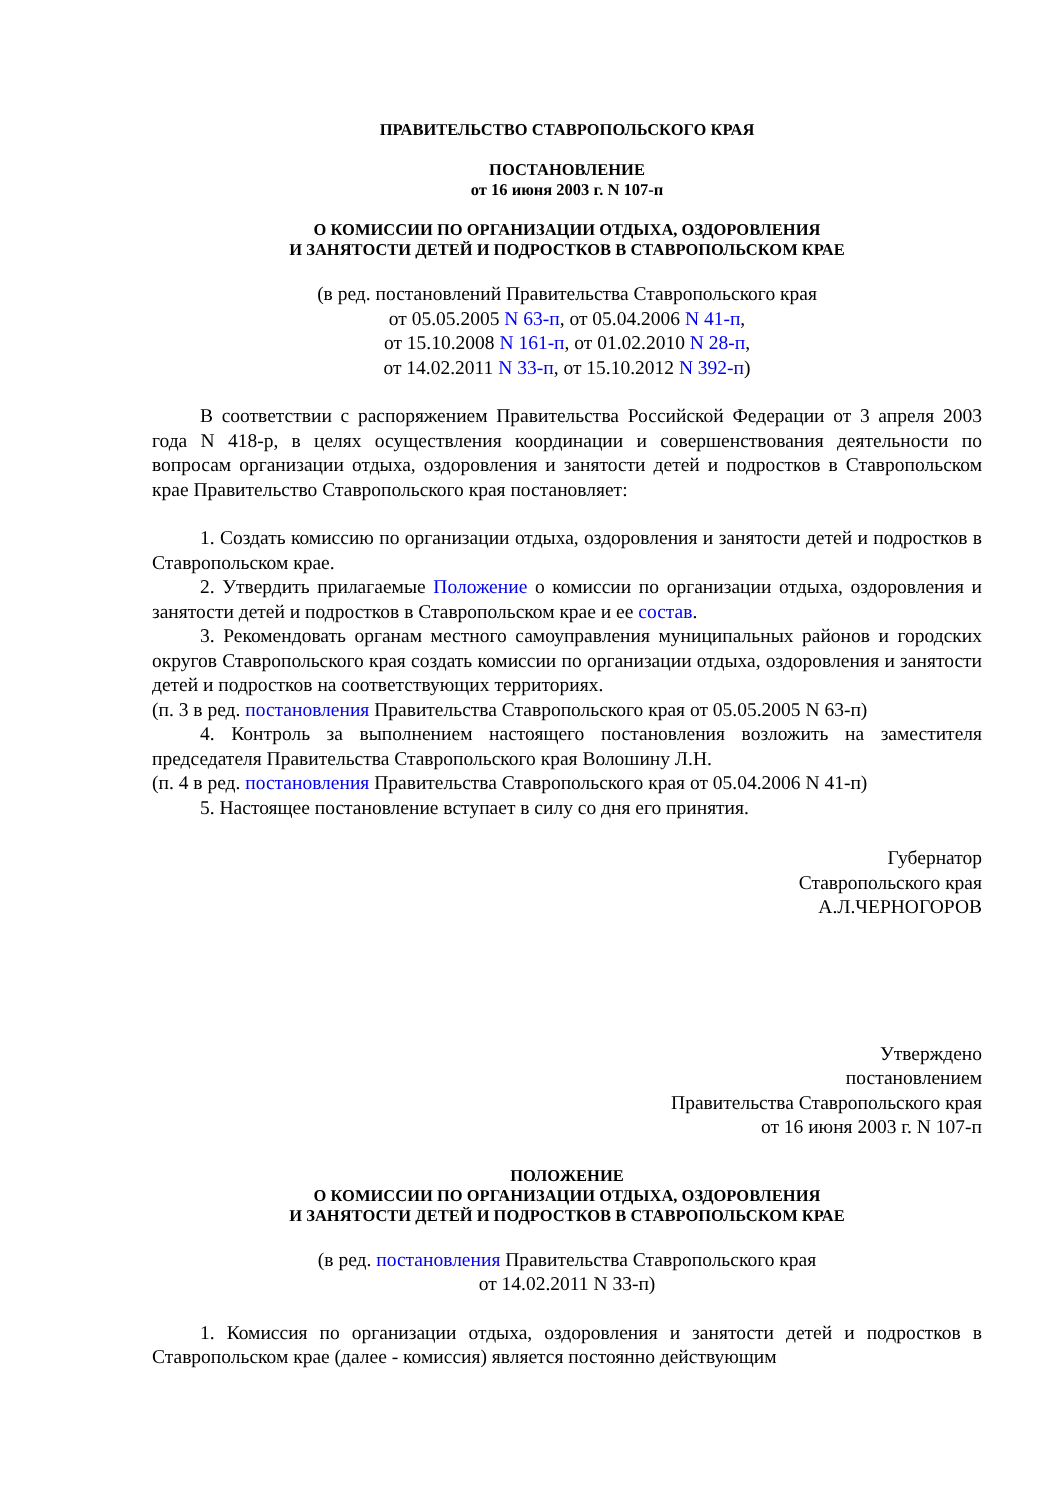ПРАВИТЕЛЬСТВО СТАВРОПОЛЬСКОГО КРАЯ
ПОСТАНОВЛЕНИЕ
от 16 июня 2003 г. N 107-п
О КОМИССИИ ПО ОРГАНИЗАЦИИ ОТДЫХА, ОЗДОРОВЛЕНИЯ
И ЗАНЯТОСТИ ДЕТЕЙ И ПОДРОСТКОВ В СТАВРОПОЛЬСКОМ КРАЕ
(в ред. постановлений Правительства Ставропольского края
от 05.05.2005 N 63-п, от 05.04.2006 N 41-п,
от 15.10.2008 N 161-п, от 01.02.2010 N 28-п,
от 14.02.2011 N 33-п, от 15.10.2012 N 392-п)
В соответствии с распоряжением Правительства Российской Федерации от 3 апреля 2003 года N 418-р, в целях осуществления координации и совершенствования деятельности по вопросам организации отдыха, оздоровления и занятости детей и подростков в Ставропольском крае Правительство Ставропольского края постановляет:
1. Создать комиссию по организации отдыха, оздоровления и занятости детей и подростков в Ставропольском крае.
2. Утвердить прилагаемые Положение о комиссии по организации отдыха, оздоровления и занятости детей и подростков в Ставропольском крае и ее состав.
3. Рекомендовать органам местного самоуправления муниципальных районов и городских округов Ставропольского края создать комиссии по организации отдыха, оздоровления и занятости детей и подростков на соответствующих территориях.
(п. 3 в ред. постановления Правительства Ставропольского края от 05.05.2005 N 63-п)
4. Контроль за выполнением настоящего постановления возложить на заместителя председателя Правительства Ставропольского края Волошину Л.Н.
(п. 4 в ред. постановления Правительства Ставропольского края от 05.04.2006 N 41-п)
5. Настоящее постановление вступает в силу со дня его принятия.
Губернатор
Ставропольского края
А.Л.ЧЕРНОГОРОВ
Утверждено
постановлением
Правительства Ставропольского края
от 16 июня 2003 г. N 107-п
ПОЛОЖЕНИЕ
О КОМИССИИ ПО ОРГАНИЗАЦИИ ОТДЫХА, ОЗДОРОВЛЕНИЯ
И ЗАНЯТОСТИ ДЕТЕЙ И ПОДРОСТКОВ В СТАВРОПОЛЬСКОМ КРАЕ
(в ред. постановления Правительства Ставропольского края
от 14.02.2011 N 33-п)
1. Комиссия по организации отдыха, оздоровления и занятости детей и подростков в Ставропольском крае (далее - комиссия) является постоянно действующим